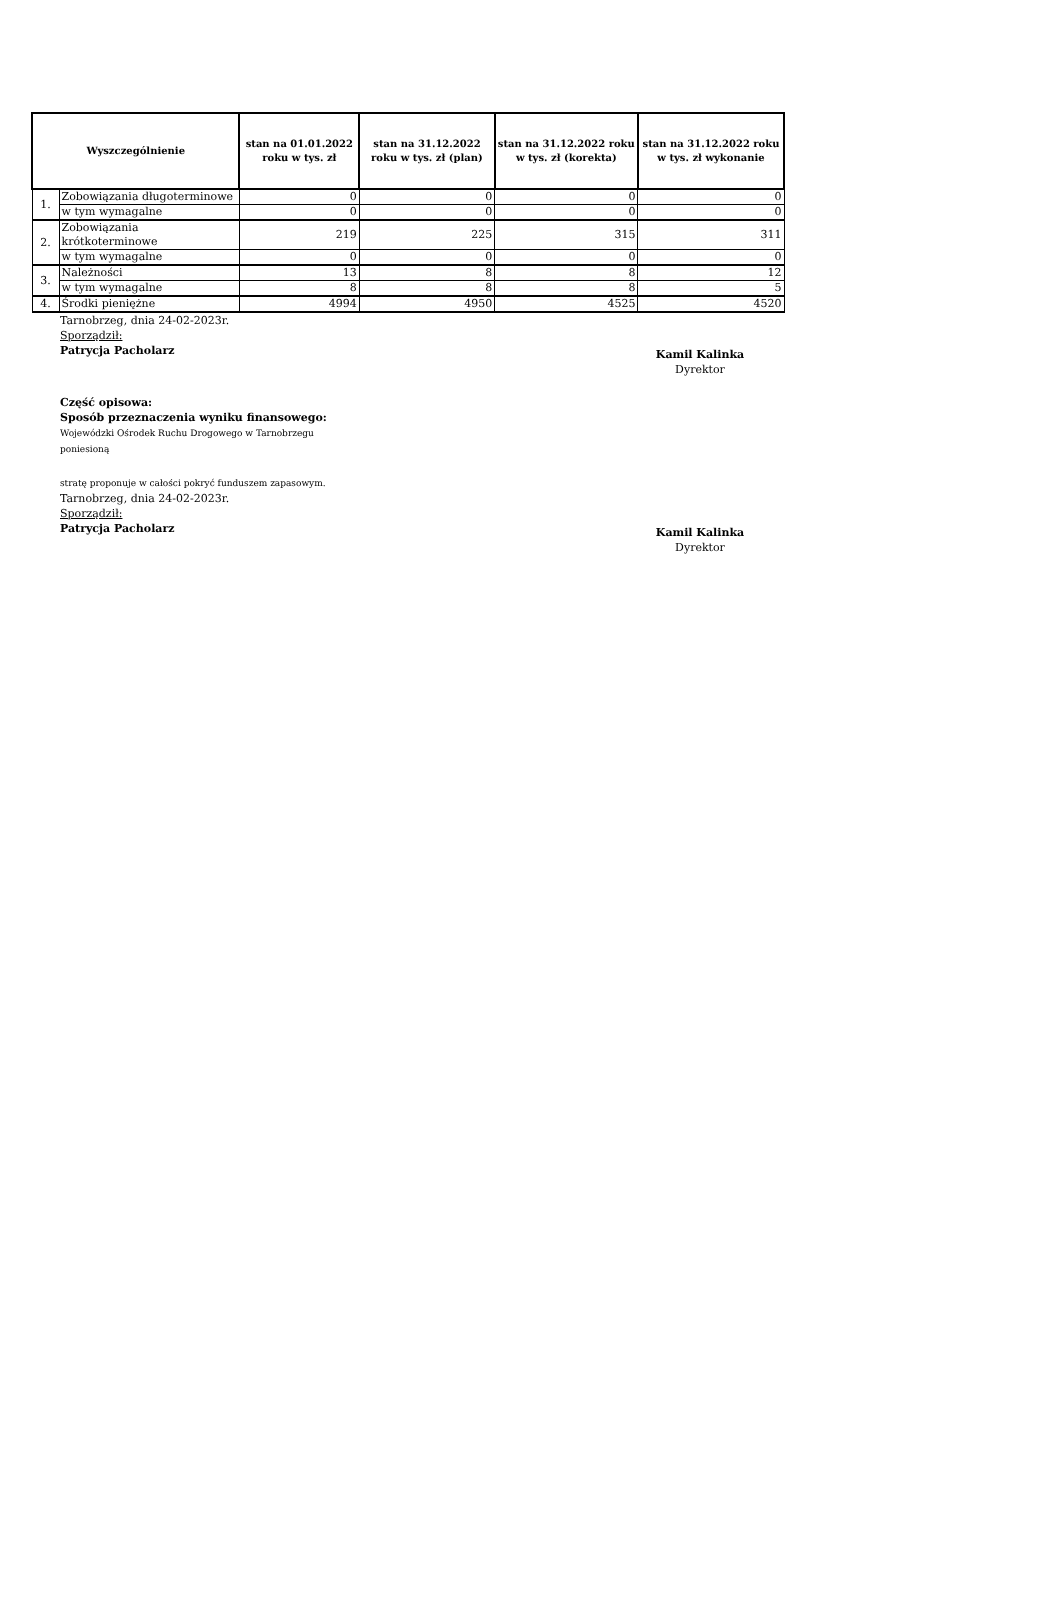| Wyszczególnienie | | stan na 01.01.2022 roku w tys. zł | stan na 31.12.2022 roku w tys. zł (plan) | stan na 31.12.2022 roku w tys. zł (korekta) | stan na 31.12.2022 roku w tys. zł wykonanie |
| --- | --- | --- | --- | --- | --- |
| 1. | Zobowiązania długoterminowe | 0 | 0 | 0 | 0 |
| | w tym wymagalne | 0 | 0 | 0 | 0 |
| 2. | Zobowiązania krótkoterminowe | 219 | 225 | 315 | 311 |
| | w tym wymagalne | 0 | 0 | 0 | 0 |
| 3. | Należności | 13 | 8 | 8 | 12 |
| | w tym wymagalne | 8 | 8 | 8 | 5 |
| 4. | Środki pieniężne | 4994 | 4950 | 4525 | 4520 |
Tarnobrzeg, dnia 24-02-2023r.
Sporządził:
Patrycja Pacholarz
Kamil Kalinka
Dyrektor
Część opisowa:
Sposób przeznaczenia wyniku finansowego:
Wojewódzki Ośrodek Ruchu Drogowego w Tarnobrzegu
poniesioną
stratę proponuje w całości pokryć funduszem zapasowym.
Tarnobrzeg, dnia 24-02-2023r.
Sporządził:
Patrycja Pacholarz
Kamil Kalinka
Dyrektor